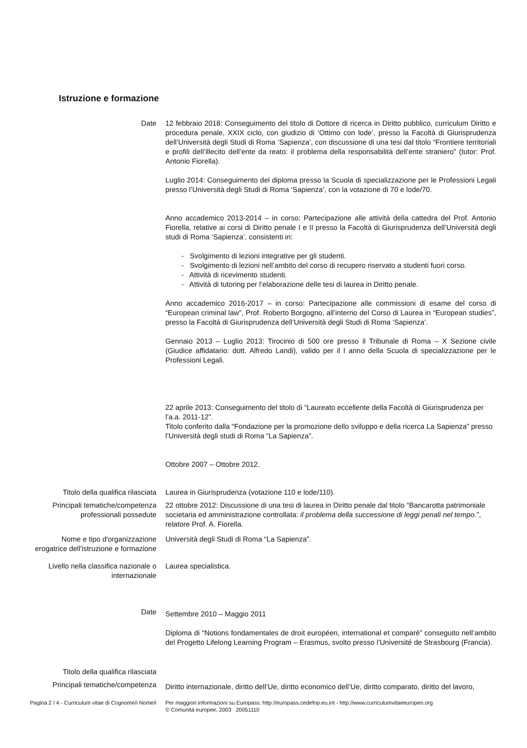Istruzione e formazione
Date 12 febbraio 2018: Conseguimento del titolo di Dottore di ricerca in Diritto pubblico, curriculum Diritto e procedura penale, XXIX ciclo, con giudizio di ‘Ottimo con lode’, presso la Facoltà di Giurisprudenza dell’Università degli Studi di Roma ‘Sapienza’, con discussione di una tesi dal titolo “Frontiere territoriali e profili dell’illecito dell’ente da reato: il problema della responsabilità dell’ente straniero” (tutor: Prof. Antonio Fiorella).
Luglio 2014: Conseguimento del diploma presso la Scuola di specializzazione per le Professioni Legali presso l’Università degli Studi di Roma ‘Sapienza’, con la votazione di 70 e lode/70.
Anno accademico 2013-2014 – in corso: Partecipazione alle attività della cattedra del Prof. Antonio Fiorella, relative ai corsi di Diritto penale I e II presso la Facoltà di Giurisprudenza dell’Università degli studi di Roma ‘Sapienza’, consistenti in:
- Svolgimento di lezioni integrative per gli studenti.
- Svolgimento di lezioni nell’ambito del corso di recupero riservato a studenti fuori corso.
- Attività di ricevimento studenti.
- Attività di tutoring per l’elaborazione delle tesi di laurea in Diritto penale.
Anno accademico 2016-2017 – in corso: Partecipazione alle commissioni di esame del corso di “European criminal law”, Prof. Roberto Borgogno, all’interno del Corso di Laurea in “European studies”, presso la Facoltà di Giurisprudenza dell’Università degli Studi di Roma ‘Sapienza’.
Gennaio 2013 – Luglio 2013: Tirocinio di 500 ore presso il Tribunale di Roma – X Sezione civile (Giudice affidatario: dott. Alfredo Landi), valido per il I anno della Scuola di specializzazione per le Professioni Legali.
22 aprile 2013: Conseguimento del titolo di “Laureato eccellente della Facoltà di Giurisprudenza per l’a.a. 2011-12”.
Titolo conferito dalla “Fondazione per la promozione dello sviluppo e della ricerca La Sapienza” presso l’Università degli studi di Roma “La Sapienza”.
Ottobre 2007 – Ottobre 2012.
Titolo della qualifica rilasciata
Laurea in Giurisprudenza (votazione 110 e lode/110).
Principali tematiche/competenza professionali possedute
22 ottobre 2012: Discussione di una tesi di laurea in Diritto penale dal titolo “Bancarotta patrimoniale societaria ed amministrazione controllata: il problema della successione di leggi penali nel tempo.”, relatore Prof. A. Fiorella.
Nome e tipo d'organizzazione erogatrice dell'istruzione e formazione
Università degli Studi di Roma “La Sapienza”.
Livello nella classifica nazionale o internazionale
Laurea specialistica.
Date
Settembre 2010 – Maggio 2011
Diploma di “Notions fondamentales de droit européen, international et comparé” conseguito nell’ambito del Progetto Lifelong Learning Program – Erasmus, svolto presso l’Université de Strasbourg (Francia).
Titolo della qualifica rilasciata
Principali tematiche/competenza
Diritto internazionale, diritto dell’Ue, diritto economico dell’Ue, diritto comparato, diritto del lavoro,
Pagina 2 / 4 - Curriculum vitae di Cognome/i Nome/i
Per maggiori informazioni su Europass: http://europass.cedefop.eu.int - http://www.curriculumvitaeeuropeo.org
© Comunità europee, 2003 20051110